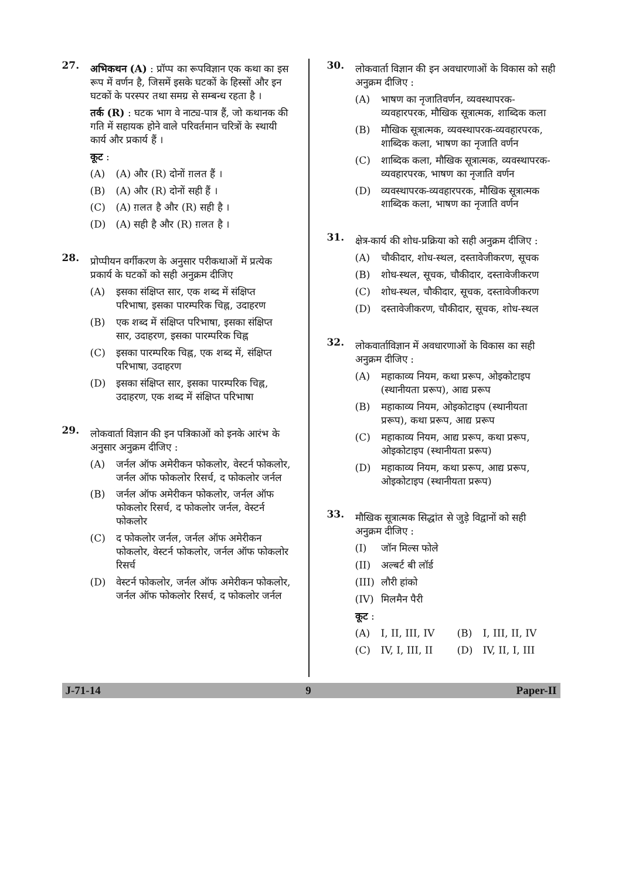27.
अभिकथन (A) : प्रॉप्प का रूपविज्ञान एक कथा का इस रूप में वर्णन है, जिसमें इसके घटकों के हिस्सों और इन घटकों के परस्पर तथा समग्र से सम्बन्ध रहता है ।
तर्क (R) : घटक भाग वे नाट्य-पात्र हैं, जो कथानक की गति में सहायक होने वाले परिवर्तमान चरित्रों के स्थायी कार्य और प्रकार्य हैं ।
कूट :
(A) (A) और (R) दोनों ग़लत हैं ।
(B) (A) और (R) दोनों सही हैं ।
(C) (A) ग़लत है और (R) सही है ।
(D) (A) सही है और (R) ग़लत है ।
28.
प्रोप्पीयन वर्गीकरण के अनुसार परीकथाओं में प्रत्येक प्रकार्य के घटकों को सही अनुक्रम दीजिए
(A) इसका संक्षिप्त सार, एक शब्द में संक्षिप्त परिभाषा, इसका पारम्परिक चिह्न, उदाहरण
(B) एक शब्द में संक्षिप्त परिभाषा, इसका संक्षिप्त सार, उदाहरण, इसका पारम्परिक चिह्न
(C) इसका पारम्परिक चिह्न, एक शब्द में, संक्षिप्त परिभाषा, उदाहरण
(D) इसका संक्षिप्त सार, इसका पारम्परिक चिह्न, उदाहरण, एक शब्द में संक्षिप्त परिभाषा
29.
लोकवार्ता विज्ञान की इन पत्रिकाओं को इनके आरंभ के अनुसार अनुक्रम दीजिए :
(A) जर्नल ऑफ अमेरीकन फोकलोर, वेस्टर्न फोकलोर, जर्नल ऑफ फोकलोर रिसर्च, द फोकलोर जर्नल
(B) जर्नल ऑफ अमेरीकन फोकलोर, जर्नल ऑफ फोकलोर रिसर्च, द फोकलोर जर्नल, वेस्टर्न फोकलोर
(C) द फोकलोर जर्नल, जर्नल ऑफ अमेरीकन फोकलोर, वेस्टर्न फोकलोर, जर्नल ऑफ फोकलोर रिसर्च
(D) वेस्टर्न फोकलोर, जर्नल ऑफ अमेरीकन फोकलोर, जर्नल ऑफ फोकलोर रिसर्च, द फोकलोर जर्नल
30.
लोकवार्ता विज्ञान की इन अवधारणाओं के विकास को सही अनुक्रम दीजिए :
(A) भाषण का नृजातिवर्णन, व्यवस्थापरक-व्यवहारपरक, मौखिक सूत्रात्मक, शाब्दिक कला
(B) मौखिक सूत्रात्मक, व्यवस्थापरक-व्यवहारपरक, शाब्दिक कला, भाषण का नृजाति वर्णन
(C) शाब्दिक कला, मौखिक सूत्रात्मक, व्यवस्थापरक-व्यवहारपरक, भाषण का नृजाति वर्णन
(D) व्यवस्थापरक-व्यवहारपरक, मौखिक सूत्रात्मक शाब्दिक कला, भाषण का नृजाति वर्णन
31.
क्षेत्र-कार्य की शोध-प्रक्रिया को सही अनुक्रम दीजिए :
(A) चौकीदार, शोध-स्थल, दस्तावेजीकरण, सूचक
(B) शोध-स्थल, सूचक, चौकीदार, दस्तावेजीकरण
(C) शोध-स्थल, चौकीदार, सूचक, दस्तावेजीकरण
(D) दस्तावेजीकरण, चौकीदार, सूचक, शोध-स्थल
32.
लोकवार्ताविज्ञान में अवधारणाओं के विकास का सही अनुक्रम दीजिए :
(A) महाकाव्य नियम, कथा प्ररूप, ओइकोटाइप (स्थानीयता प्ररूप), आद्य प्ररूप
(B) महाकाव्य नियम, ओइकोटाइप (स्थानीयता प्ररूप), कथा प्ररूप, आद्य प्ररूप
(C) महाकाव्य नियम, आद्य प्ररूप, कथा प्ररूप, ओइकोटाइप (स्थानीयता प्ररूप)
(D) महाकाव्य नियम, कथा प्ररूप, आद्य प्ररूप, ओइकोटाइप (स्थानीयता प्ररूप)
33.
मौखिक सूत्रात्मक सिद्धांत से जुड़े विद्वानों को सही अनुक्रम दीजिए :
(I) जॉन मिल्स फोले
(II) अल्बर्ट बी लॉर्ड
(III) लौरी हांको
(IV) मिलमैन पैरी
कूट :
(A) I, II, III, IV (B) I, III, II, IV
(C) IV, I, III, II (D) IV, II, I, III
J-71-14 9 Paper-II